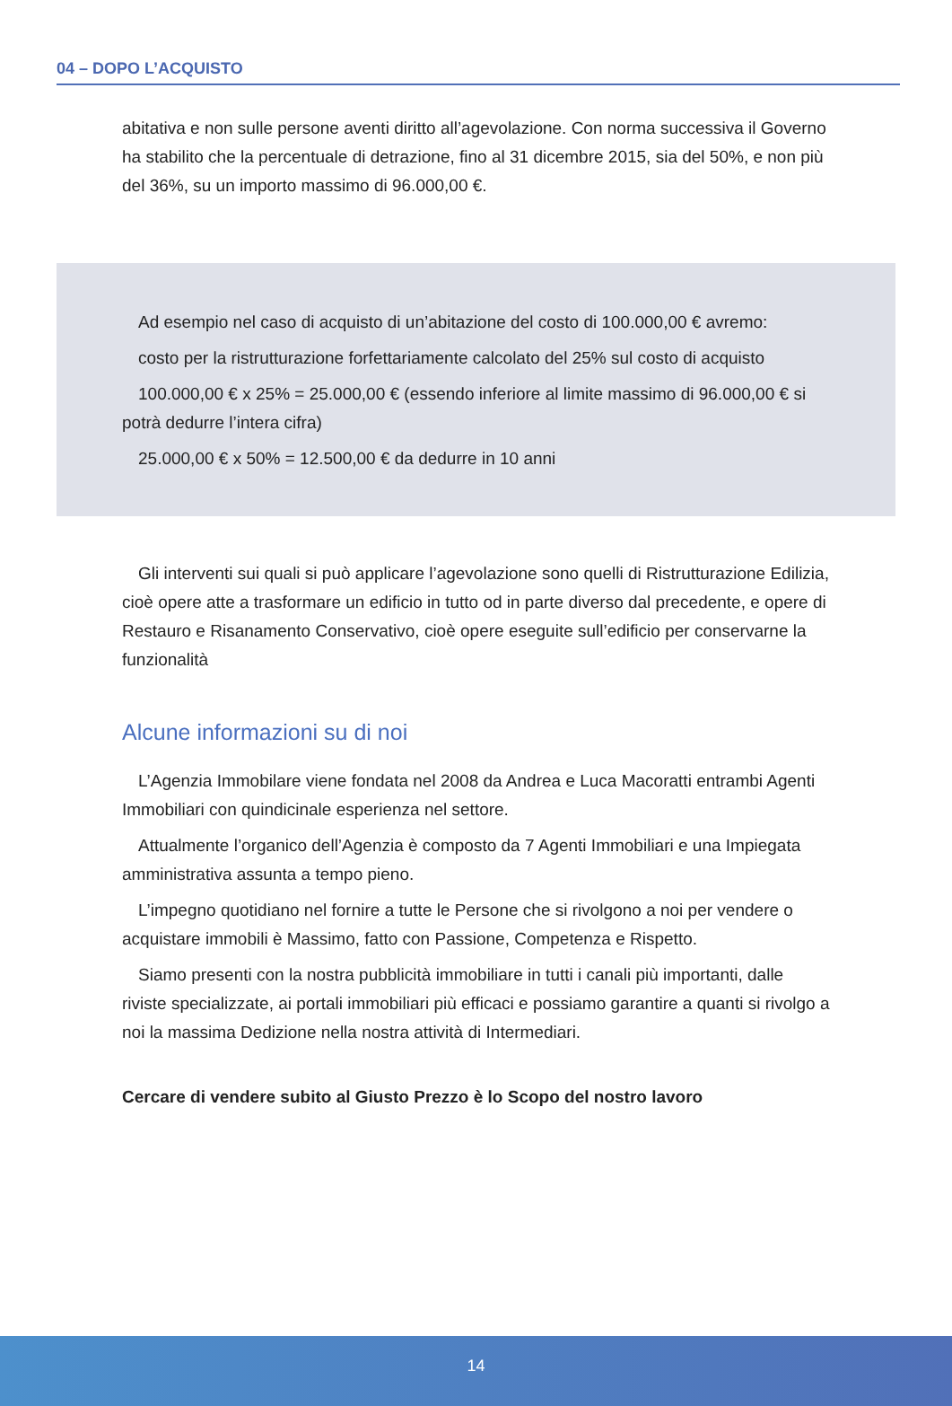04 – DOPO L’ACQUISTO
abitativa e non sulle persone aventi diritto all’agevolazione. Con norma successiva il Governo ha stabilito che la percentuale di detrazione, fino al 31 dicembre 2015, sia del 50%, e non più del 36%, su un importo massimo di 96.000,00 €.
Ad esempio nel caso di acquisto di un’abitazione del costo di 100.000,00 € avremo:
costo per la ristrutturazione forfettariamente calcolato del 25% sul costo di acquisto
100.000,00 € x 25% = 25.000,00 € (essendo inferiore al limite massimo di 96.000,00 € si potrà dedurre l’intera cifra)
25.000,00 € x 50% = 12.500,00 € da dedurre in 10 anni
Gli interventi sui quali si può applicare l’agevolazione sono quelli di Ristrutturazione Edilizia, cioè opere atte a trasformare un edificio in tutto od in parte diverso dal precedente, e opere di Restauro e Risanamento Conservativo, cioè opere eseguite sull’edificio per conservarne la funzionalità
Alcune informazioni su di noi
L’Agenzia Immobilare viene fondata nel 2008 da Andrea e Luca Macoratti entrambi Agenti Immobiliari con quindicinale esperienza nel settore.
Attualmente l’organico dell’Agenzia è composto da 7 Agenti Immobiliari e una Impiegata amministrativa assunta a tempo pieno.
L’impegno quotidiano nel fornire a tutte le Persone che si rivolgono a noi per vendere o acquistare immobili è Massimo, fatto con Passione, Competenza e Rispetto.
Siamo presenti con la nostra pubblicità immobiliare in tutti i canali più importanti, dalle riviste specializzate, ai portali immobiliari più efficaci e possiamo garantire a quanti si rivolgo a noi la massima Dedizione nella nostra attività di Intermediari.
Cercare di vendere subito al Giusto Prezzo è lo Scopo del nostro lavoro
14